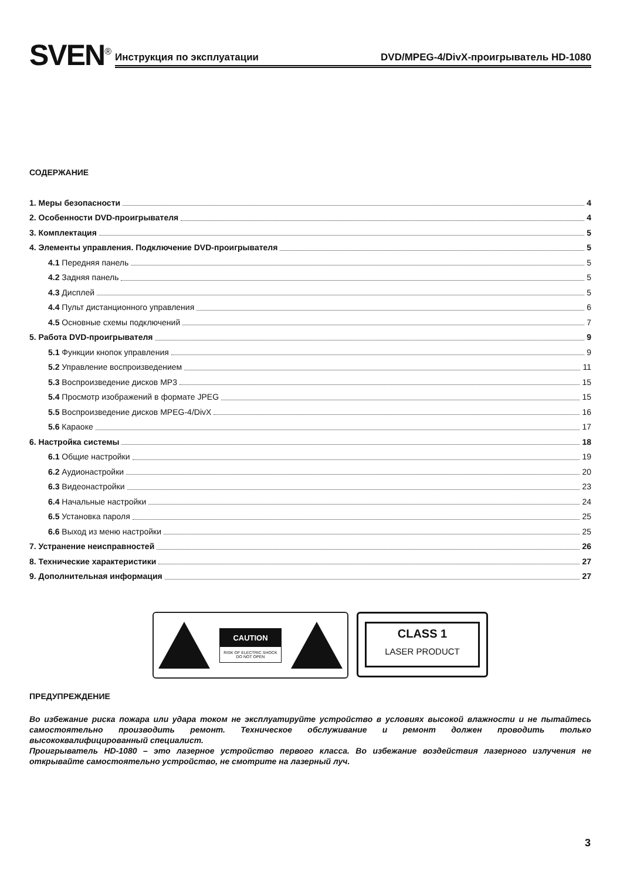SVEN<sup>®</sup>
Инструкция по эксплуатации DVD/MPEG-4/DivX-проигрыватель HD-1080
СОДЕРЖАНИЕ
1. Меры безопасности 4
2. Особенности DVD-проигрывателя 4
3. Комплектация 5
4. Элементы управления. Подключение DVD-проигрывателя 5
4.1 Передняя панель 5
4.2 Задняя панель 5
4.3 Дисплей 5
4.4 Пульт дистанционного управления 6
4.5 Основные схемы подключений 7
5. Работа DVD-проигрывателя 9
5.1 Функции кнопок управления 9
5.2 Управление воспроизведением 11
5.3 Воспроизведение дисков MP3 15
5.4 Просмотр изображений в формате JPEG 15
5.5 Воспроизведение дисков MPEG-4/DivX 16
5.6 Караоке 17
6. Настройка системы 18
6.1 Общие настройки 19
6.2 Аудионастройки 20
6.3 Видеонастройки 23
6.4 Начальные настройки 24
6.5 Установка пароля 25
6.6 Выход из меню настройки 25
7. Устранение неисправностей 26
8. Технические характеристики 27
9. Дополнительная информация 27
CAUTION
RISK OF ELECTRIC SHOCK
DO NOT OPEN
CLASS 1
LASER PRODUCT
ПРЕДУПРЕЖДЕНИЕ
Во избежание риска пожара или удара током не эксплуатируйте устройство в условиях высокой влажности и не пытайтесь самостоятельно производить ремонт. Техническое обслуживание и ремонт должен проводить только высококвалифицированный специалист.
Проигрыватель HD-1080 – это лазерное устройство первого класса. Во избежание воздействия лазерного излучения не открывайте самостоятельно устройство, не смотрите на лазерный луч.
3